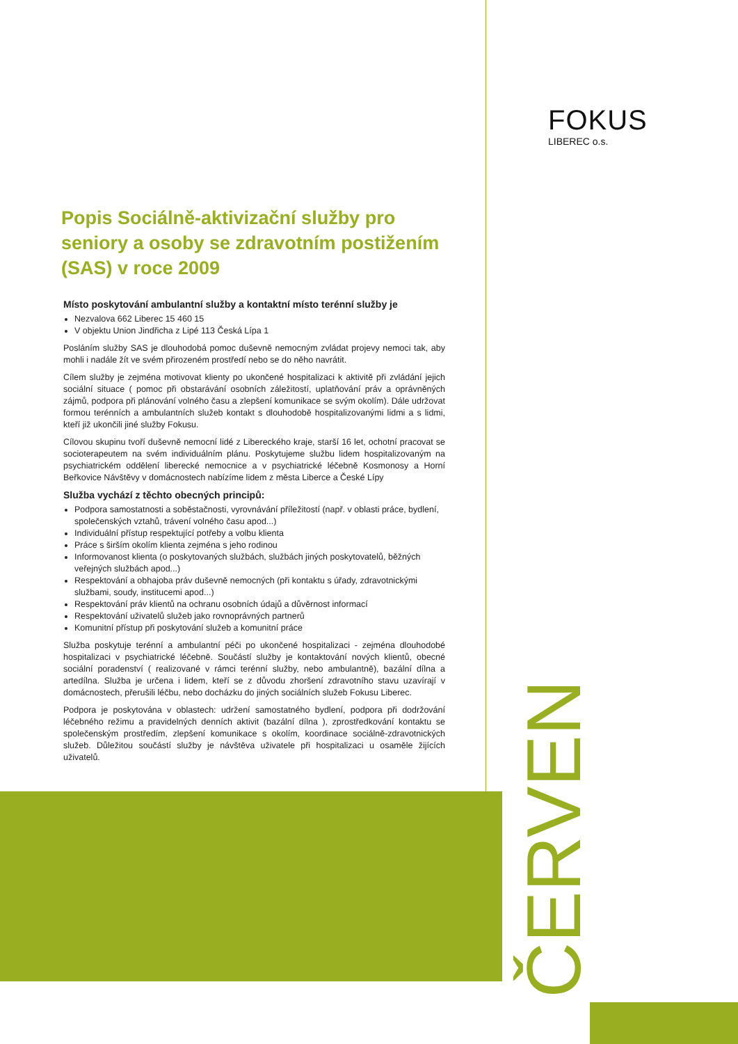FOKUS
LIBEREC o.s.
ČERVEN
Popis Sociálně-aktivizační služby pro seniory a osoby se zdravotním postižením (SAS) v roce 2009
Místo poskytování ambulantní služby a kontaktní místo terénní služby je
Nezvalova 662 Liberec 15 460 15
V objektu Union Jindřicha z Lipé 113 Česká Lípa 1
Posláním služby SAS je dlouhodobá pomoc duševně nemocným zvládat projevy nemoci tak, aby mohli i nadále žít ve svém přirozeném prostředí nebo se do něho navrátit.
Cílem služby je zejména motivovat klienty po ukončené hospitalizaci k aktivitě při zvládání jejich sociální situace ( pomoc při obstarávání osobních záležitostí, uplatňování práv a oprávněných zájmů, podpora při plánování volného času a zlepšení komunikace se svým okolím). Dále udržovat formou terénních a ambulantních služeb kontakt s dlouhodobě hospitalizovanými lidmi a s lidmi, kteří již ukončili jiné služby Fokusu.
Cílovou skupinu tvoří duševně nemocní lidé z Libereckého kraje, starší 16 let, ochotní pracovat se socioterapeutem na svém individuálním plánu. Poskytujeme službu lidem hospitalizovaným na psychiatrickém oddělení liberecké nemocnice a v psychiatrické léčebně Kosmonosy a Horní Beřkovice Návštěvy v domácnostech nabízíme lidem z města Liberce a České Lípy
Služba vychází z těchto obecných principů:
Podpora samostatnosti a soběstačnosti, vyrovnávání příležitostí (např. v oblasti práce, bydlení, společenských vztahů, trávení volného času apod...)
Individuální přístup respektující potřeby a volbu klienta
Práce s širším okolím klienta zejména s jeho rodinou
Informovanost klienta (o poskytovaných službách, službách jiných poskytovatelů, běžných veřejných službách apod...)
Respektování a obhajoba práv duševně nemocných (při kontaktu s úřady, zdravotnickými službami, soudy, institucemi apod...)
Respektování práv klientů na ochranu osobních údajů a důvěrnost informací
Respektování uživatelů služeb jako rovnoprávných partnerů
Komunitní přístup při poskytování služeb a komunitní práce
Služba poskytuje terénní a ambulantní péči po ukončené hospitalizaci - zejména dlouhodobé hospitalizaci v psychiatrické léčebně. Součástí služby je kontaktování nových klientů, obecné sociální poradenství ( realizované v rámci terénní služby, nebo ambulantně), bazální dílna a artedílna. Služba je určena i lidem, kteří se z důvodu zhoršení zdravotního stavu uzavírají v domácnostech, přerušili léčbu, nebo docházku do jiných sociálních služeb Fokusu Liberec.
Podpora je poskytována v oblastech: udržení samostatného bydlení, podpora při dodržování léčebného režimu a pravidelných denních aktivit (bazální dílna ), zprostředkování kontaktu se společenským prostředím, zlepšení komunikace s okolím, koordinace sociálně-zdravotnických služeb. Důležitou součástí služby je návštěva uživatele při hospitalizaci u osaměle žijících uživatelů.